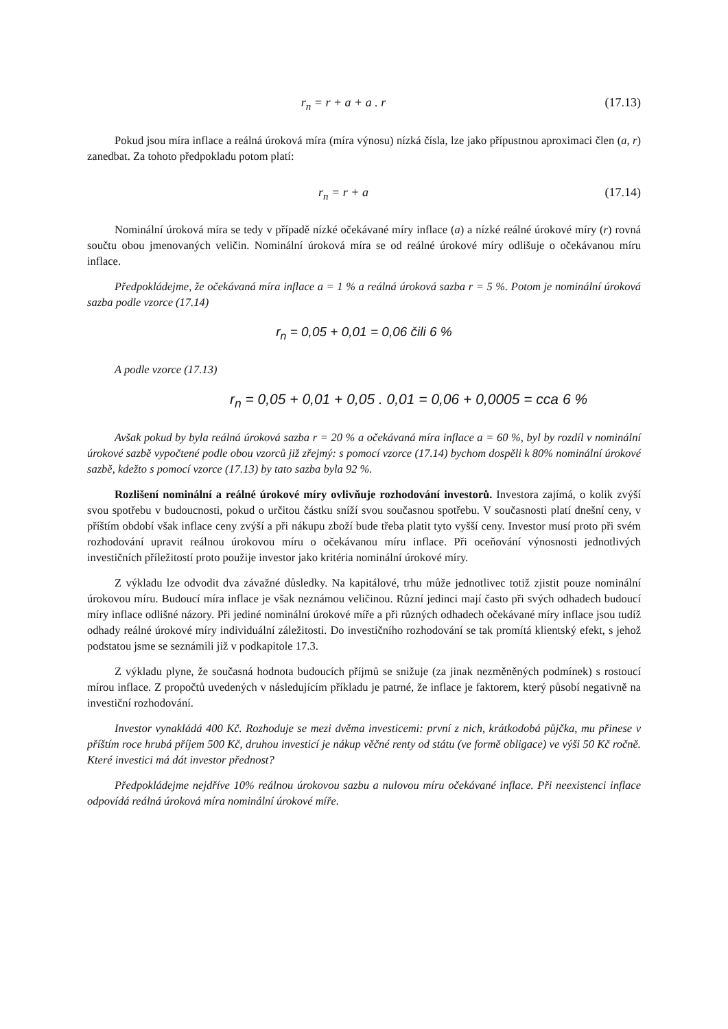r<sub>n</sub> = r + a + a . r (17.13)
Pokud jsou míra inflace a reálná úroková míra (míra výnosu) nízká čísla, lze jako přípustnou aproximaci člen (a, r) zanedbat. Za tohoto předpokladu potom platí:
r<sub>n</sub> = r + a (17.14)
Nominální úroková míra se tedy v případě nízké očekávané míry inflace (a) a nízké reálné úrokové míry (r) rovná součtu obou jmenovaných veličin. Nominální úroková míra se od reálné úrokové míry odlišuje o očekávanou míru inflace.
Předpokládejme, že očekávaná míra inflace a = 1 % a reálná úroková sazba r = 5 %. Potom je nominální úroková sazba podle vzorce (17.14)
r<sub>n</sub> = 0,05 + 0,01 = 0,06 čili 6 %
A podle vzorce (17.13)
r<sub>n</sub> = 0,05 + 0,01 + 0,05 . 0,01 = 0,06 + 0,0005 = cca 6 %
Avšak pokud by byla reálná úroková sazba r = 20 % a očekávaná míra inflace a = 60 %, byl by rozdíl v nominální úrokové sazbě vypočtené podle obou vzorců již zřejmý: s pomocí vzorce (17.14) bychom dospěli k 80% nominální úrokové sazbě, kdežto s pomocí vzorce (17.13) by tato sazba byla 92 %.
Rozlišení nominální a reálné úrokové míry ovlivňuje rozhodování investorů. Investora zajímá, o kolik zvýší svou spotřebu v budoucnosti, pokud o určitou částku sníží svou současnou spotřebu. V současnosti platí dnešní ceny, v příštím období však inflace ceny zvýší a při nákupu zboží bude třeba platit tyto vyšší ceny. Investor musí proto při svém rozhodování upravit reálnou úrokovou míru o očekávanou míru inflace. Při oceňování výnosnosti jednotlivých investičních příležitostí proto použije investor jako kritéria nominální úrokové míry.
Z výkladu lze odvodit dva závažné důsledky. Na kapitálové, trhu může jednotlivec totiž zjistit pouze nominální úrokovou míru. Budoucí míra inflace je však neznámou veličinou. Různí jedinci mají často při svých odhadech budoucí míry inflace odlišné názory. Při jediné nominální úrokové míře a při různých odhadech očekávané míry inflace jsou tudíž odhady reálné úrokové míry individuální záležitosti. Do investičního rozhodování se tak promítá klientský efekt, s jehož podstatou jsme se seznámili již v podkapitole 17.3.
Z výkladu plyne, že současná hodnota budoucích příjmů se snižuje (za jinak nezměněných podmínek) s rostoucí mírou inflace. Z propočtů uvedených v následujícím příkladu je patrné, že inflace je faktorem, který působí negativně na investiční rozhodování.
Investor vynakládá 400 Kč. Rozhoduje se mezi dvěma investicemi: první z nich, krátkodobá půjčka, mu přinese v příštím roce hrubá příjem 500 Kč, druhou investicí je nákup věčné renty od státu (ve formě obligace) ve výši 50 Kč ročně. Které investici má dát investor přednost?
Předpokládejme nejdříve 10% reálnou úrokovou sazbu a nulovou míru očekávané inflace. Při neexistenci inflace odpovídá reálná úroková míra nominální úrokové míře.